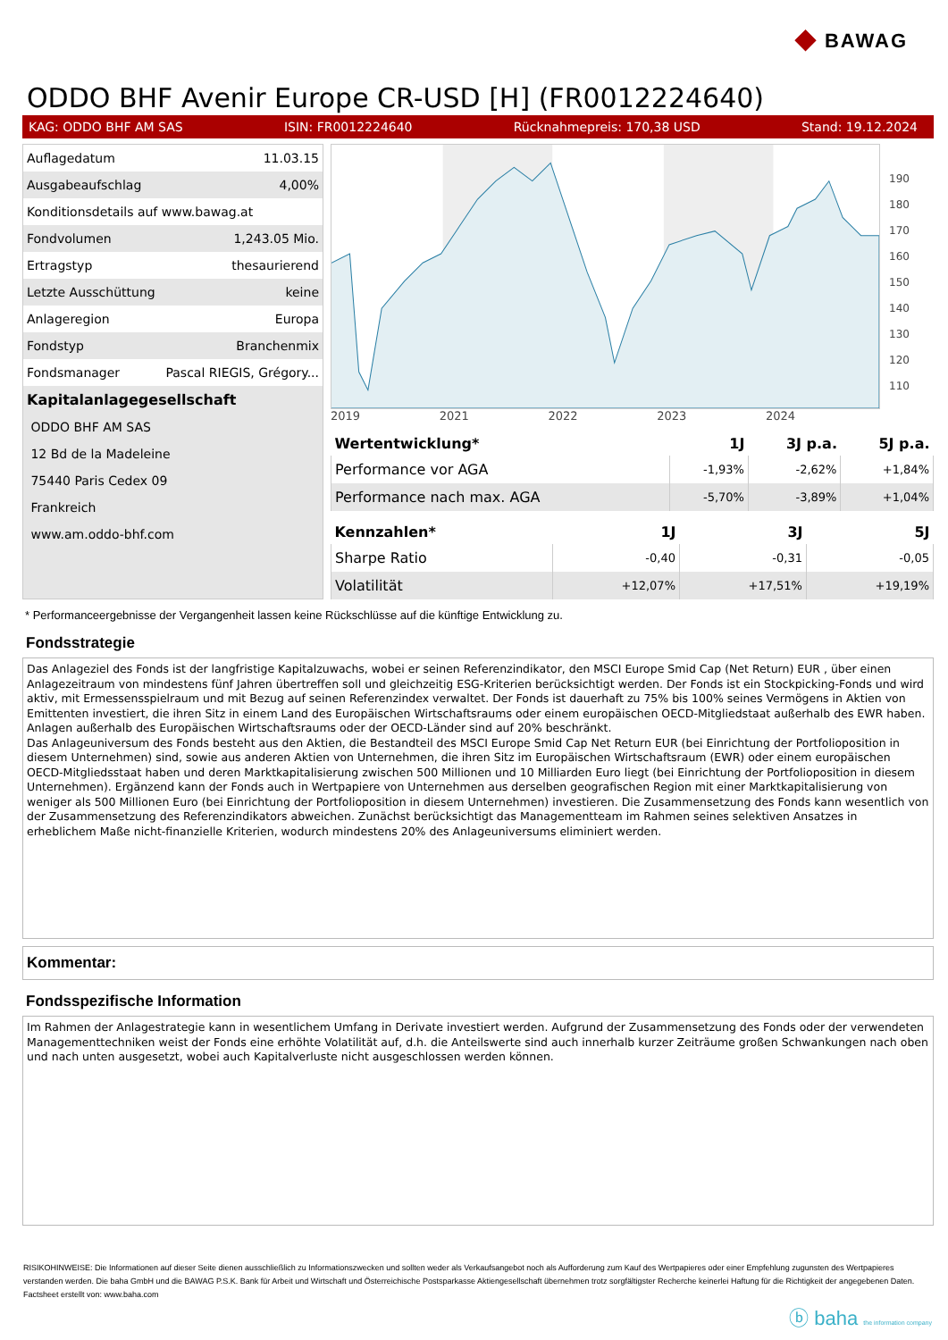◆ BAWAG
ODDO BHF Avenir Europe CR-USD [H] (FR0012224640)
KAG: ODDO BHF AM SAS ISIN: FR0012224640 Rücknahmepreis: 170,38 USD Stand: 19.12.2024
| Auflagedatum | 11.03.15 |
| Ausgabeaufschlag | 4,00% |
| Konditionsdetails auf www.bawag.at | |
| Fondvolumen | 1,243.05 Mio. |
| Ertragstyp | thesaurierend |
| Letzte Ausschüttung | keine |
| Anlageregion | Europa |
| Fondstyp | Branchenmix |
| Fondsmanager | Pascal RIEGIS, Grégory... |
| Kapitalanlagegesellschaft | |
| ODDO BHF AM SAS | |
| 12 Bd de la Madeleine | |
| 75440 Paris Cedex 09 | |
| Frankreich | |
| www.am.oddo-bhf.com | |
190
180
170
160
150
140
130
120
110
2019 2021 2022 2023 2024
| Wertentwicklung* | 1J | 3J p.a. | 5J p.a. |
| --- | --- | --- | --- |
| Performance vor AGA | -1,93% | -2,62% | +1,84% |
| Performance nach max. AGA | -5,70% | -3,89% | +1,04% |
| Kennzahlen* | 1J | 3J | 5J |
| --- | --- | --- | --- |
| Sharpe Ratio | -0,40 | -0,31 | -0,05 |
| Volatilität | +12,07% | +17,51% | +19,19% |
* Performanceergebnisse der Vergangenheit lassen keine Rückschlüsse auf die künftige Entwicklung zu.
Fondsstrategie
Das Anlageziel des Fonds ist der langfristige Kapitalzuwachs, wobei er seinen Referenzindikator, den MSCI Europe Smid Cap (Net Return) EUR , über einen Anlagezeitraum von mindestens fünf Jahren übertreffen soll und gleichzeitig ESG-Kriterien berücksichtigt werden. Der Fonds ist ein Stockpicking-Fonds und wird aktiv, mit Ermessensspielraum und mit Bezug auf seinen Referenzindex verwaltet. Der Fonds ist dauerhaft zu 75% bis 100% seines Vermögens in Aktien von Emittenten investiert, die ihren Sitz in einem Land des Europäischen Wirtschaftsraums oder einem europäischen OECD-Mitgliedstaat außerhalb des EWR haben. Anlagen außerhalb des Europäischen Wirtschaftsraums oder der OECD-Länder sind auf 20% beschränkt.
Das Anlageuniversum des Fonds besteht aus den Aktien, die Bestandteil des MSCI Europe Smid Cap Net Return EUR (bei Einrichtung der Portfolioposition in diesem Unternehmen) sind, sowie aus anderen Aktien von Unternehmen, die ihren Sitz im Europäischen Wirtschaftsraum (EWR) oder einem europäischen OECD-Mitgliedsstaat haben und deren Marktkapitalisierung zwischen 500 Millionen und 10 Milliarden Euro liegt (bei Einrichtung der Portfolioposition in diesem Unternehmen). Ergänzend kann der Fonds auch in Wertpapiere von Unternehmen aus derselben geografischen Region mit einer Marktkapitalisierung von weniger als 500 Millionen Euro (bei Einrichtung der Portfolioposition in diesem Unternehmen) investieren. Die Zusammensetzung des Fonds kann wesentlich von der Zusammensetzung des Referenzindikators abweichen. Zunächst berücksichtigt das Managementteam im Rahmen seines selektiven Ansatzes in erheblichem Maße nicht-finanzielle Kriterien, wodurch mindestens 20% des Anlageuniversums eliminiert werden.
Kommentar:
Fondsspezifische Information
Im Rahmen der Anlagestrategie kann in wesentlichem Umfang in Derivate investiert werden. Aufgrund der Zusammensetzung des Fonds oder der verwendeten Managementtechniken weist der Fonds eine erhöhte Volatilität auf, d.h. die Anteilswerte sind auch innerhalb kurzer Zeiträume großen Schwankungen nach oben und nach unten ausgesetzt, wobei auch Kapitalverluste nicht ausgeschlossen werden können.
RISIKOHINWEISE: Die Informationen auf dieser Seite dienen ausschließlich zu Informationszwecken und sollten weder als Verkaufsangebot noch als Aufforderung zum Kauf des Wertpapieres oder einer Empfehlung zugunsten des Wertpapieres verstanden werden. Die baha GmbH und die BAWAG P.S.K. Bank für Arbeit und Wirtschaft und Österreichische Postsparkasse Aktiengesellschaft übernehmen trotz sorgfältigster Recherche keinerlei Haftung für die Richtigkeit der angegebenen Daten.
Factsheet erstellt von: www.baha.com
ⓑ baha the information company